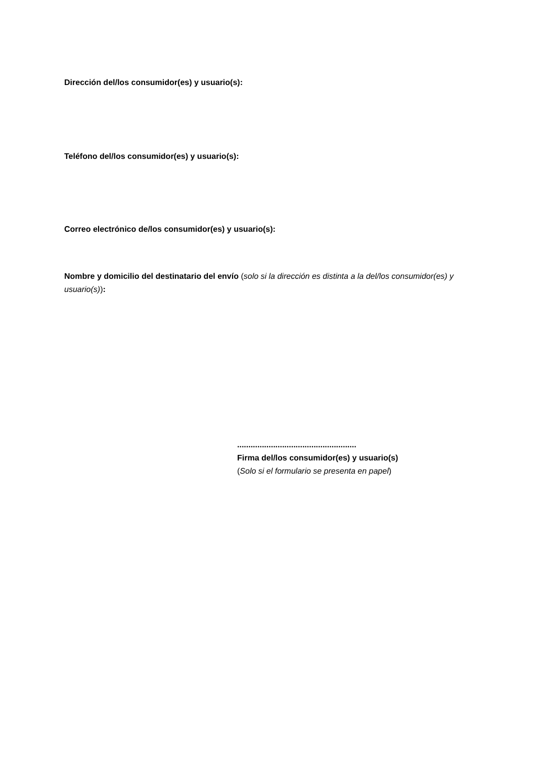Dirección del/los consumidor(es) y usuario(s):
Teléfono del/los consumidor(es) y usuario(s):
Correo electrónico de/los consumidor(es) y usuario(s):
Nombre y domicilio del destinatario del envío (solo si la dirección es distinta a la del/los consumidor(es) y usuario(s)):
.....................................................
Firma del/los consumidor(es) y usuario(s)
(Solo si el formulario se presenta en papel)